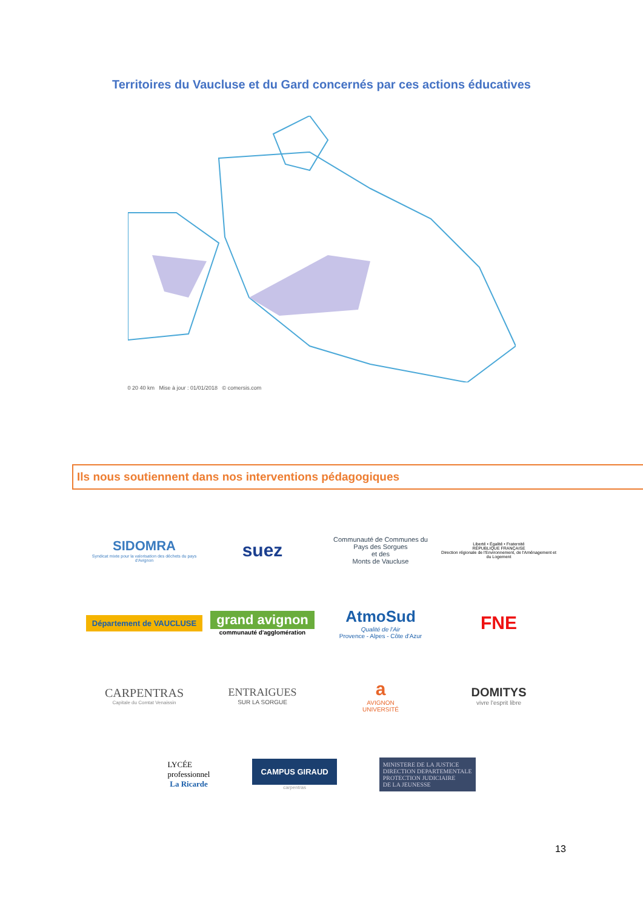Territoires du Vaucluse et du Gard concernés par ces actions éducatives
0 20 40 km Mise à jour : 01/01/2018 © comersis.com
Ils nous soutiennent dans nos interventions pédagogiques
SIDOMRA
Syndicat mixte pour la valorisation des déchets du pays d'Avignon
suez
Communauté de Communes du
Pays des Sorgues
et des
Monts de Vaucluse
Liberté • Égalité • Fraternité
RÉPUBLIQUE FRANÇAISE
Direction régionale de l'Environnement, de l'Aménagement et du Logement
Département de VAUCLUSE
grand avignon
communauté d'agglomération
AtmoSud
Qualité de l'Air
Provence - Alpes - Côte d'Azur
FNE
CARPENTRAS
Capitale du Comtat Venaissin
ENTRAIGUES
SUR LA SORGUE
a
AVIGNON
UNIVERSITÉ
DOMITYS
vivre l'esprit libre
LYCÉE
professionnel
La Ricarde
CAMPUS GIRAUD
carpentras
MINISTERE DE LA JUSTICE
DIRECTION DEPARTEMENTALE
PROTECTION JUDICIAIRE
DE LA JEUNESSE
13